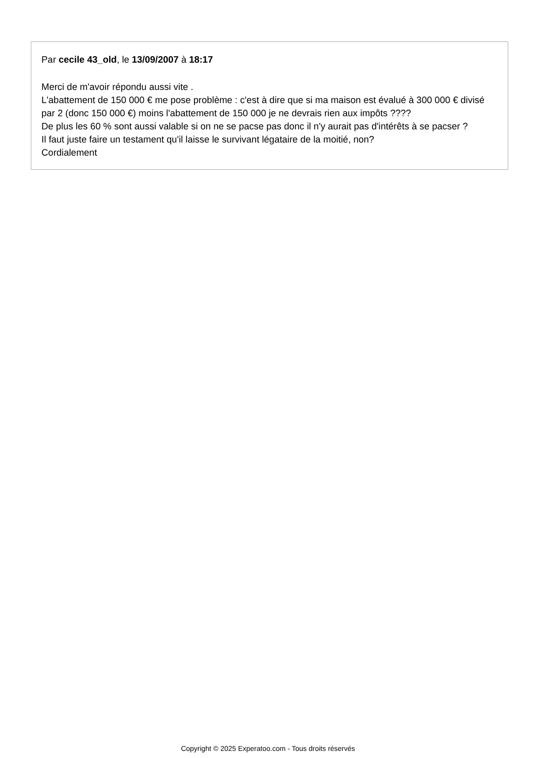Par cecile 43_old, le 13/09/2007 à 18:17
Merci de m'avoir répondu aussi vite .
L'abattement de 150 000 € me pose problème : c'est à dire que si ma maison est évalué à 300 000 € divisé par 2 (donc 150 000 €) moins l'abattement de 150 000 je ne devrais rien aux impôts ????
De plus les 60 % sont aussi valable si on ne se pacse pas donc il n'y aurait pas d'intérêts à se pacser ?
Il faut juste faire un testament qu'il laisse le survivant légataire de la moitié, non?
Cordialement
Copyright © 2025 Experatoo.com - Tous droits réservés